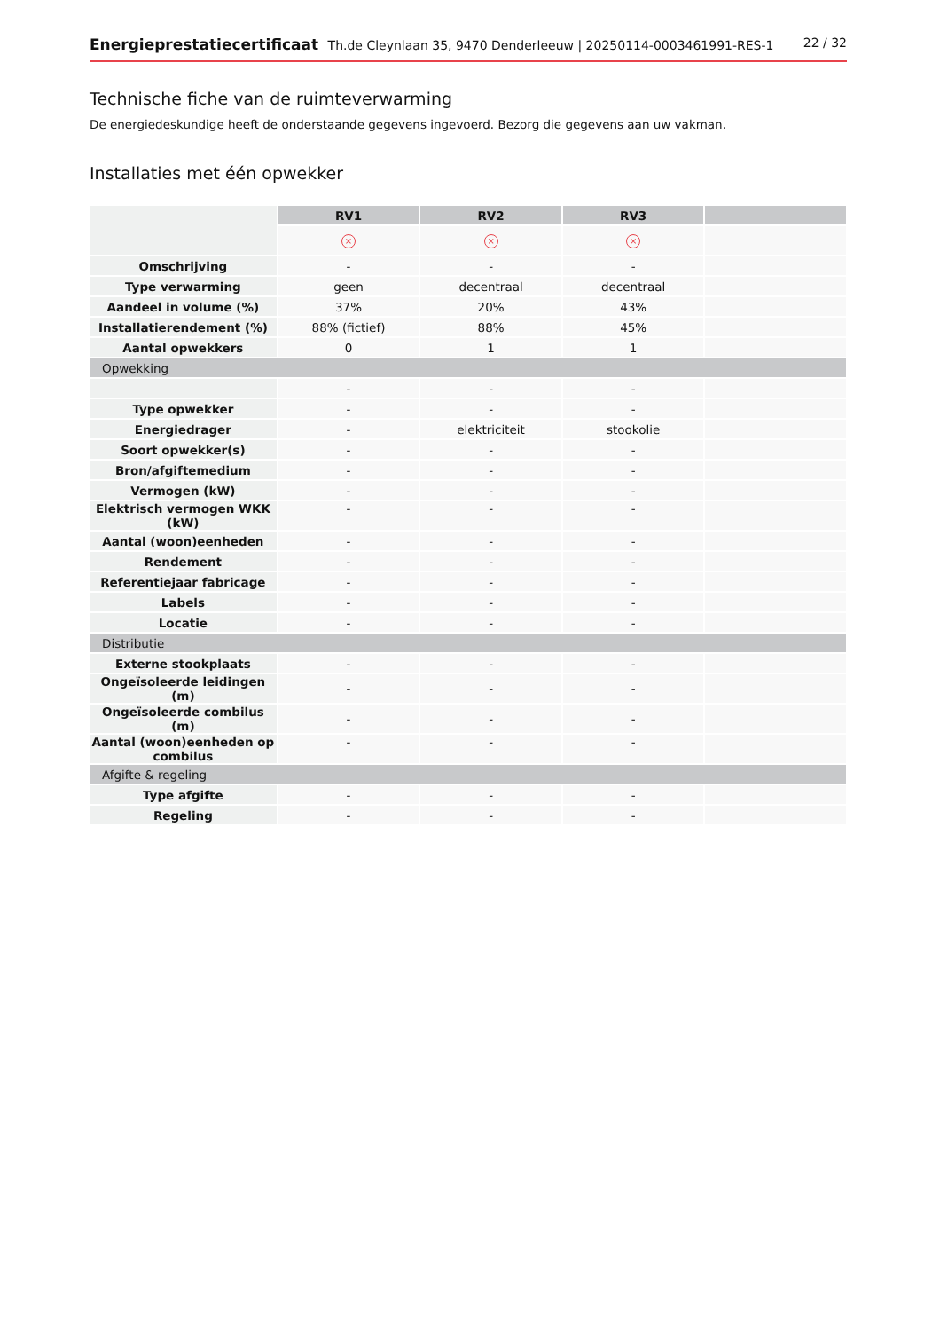Energieprestatiecertificaat Th.de Cleynlaan 35, 9470 Denderleeuw | 20250114-0003461991-RES-1 22 / 32
Technische fiche van de ruimteverwarming
De energiedeskundige heeft de onderstaande gegevens ingevoerd. Bezorg die gegevens aan uw vakman.
Installaties met één opwekker
| | RV1 | RV2 | RV3 | |
| | × | × | × | |
| Omschrijving | - | - | - | |
| Type verwarming | geen | decentraal | decentraal | |
| Aandeel in volume (%) | 37% | 20% | 43% | |
| Installatierendement (%) | 88% (fictief) | 88% | 45% | |
| Aantal opwekkers | 0 | 1 | 1 | |
| Opwekking | | | | |
| | - | - | - | |
| Type opwekker | - | - | - | |
| Energiedrager | - | elektriciteit | stookolie | |
| Soort opwekker(s) | - | - | - | |
| Bron/afgiftemedium | - | - | - | |
| Vermogen (kW) | - | - | - | |
| Elektrisch vermogen WKK (kW) | - | - | - | |
| Aantal (woon)eenheden | - | - | - | |
| Rendement | - | - | - | |
| Referentiejaar fabricage | - | - | - | |
| Labels | - | - | - | |
| Locatie | - | - | - | |
| Distributie | | | | |
| Externe stookplaats | - | - | - | |
| Ongeïsoleerde leidingen (m) | - | - | - | |
| Ongeïsoleerde combilus (m) | - | - | - | |
| Aantal (woon)eenheden op combilus | - | - | - | |
| Afgifte & regeling | | | | |
| Type afgifte | - | - | - | |
| Regeling | - | - | - | |